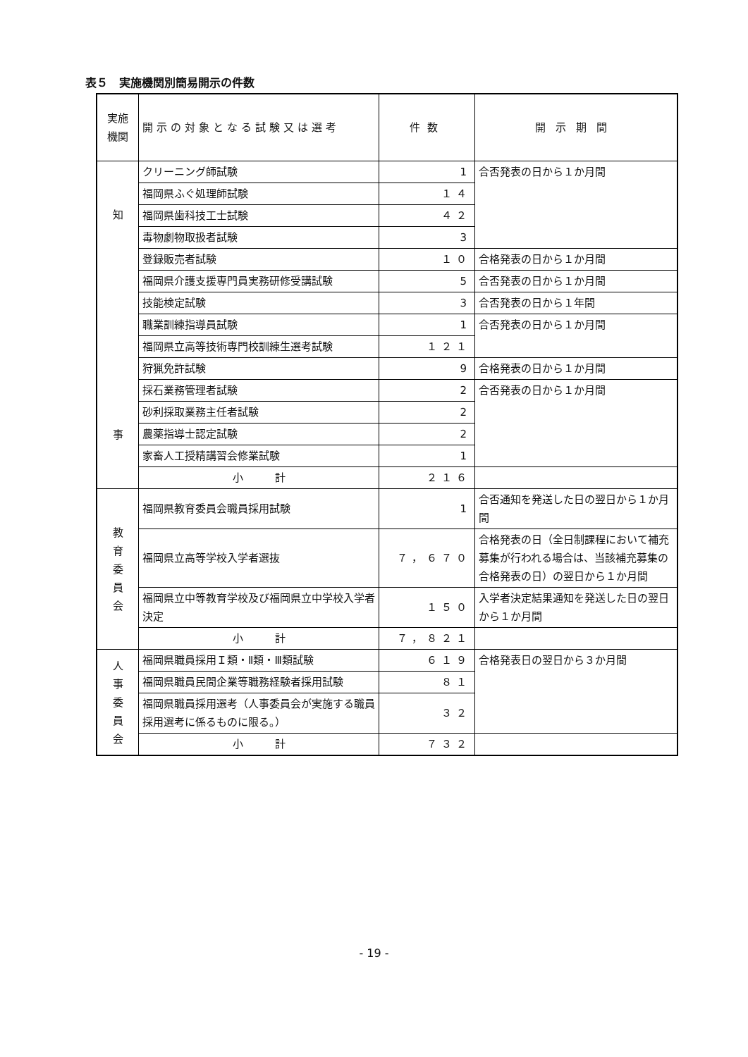表５　実施機関別簡易開示の件数
| 実施 機関 | 開示の対象となる試験又は選考 | 件数 | 開示期間 |
| --- | --- | --- | --- |
| 知 事 | クリーニング師試験 | 1 | 合否発表の日から１か月間 |
| | 福岡県ふぐ処理師試験 | １４ | |
| | 福岡県歯科技工士試験 | ４２ | |
| | 毒物劇物取扱者試験 | 3 | |
| | 登録販売者試験 | １０ | 合格発表の日から１か月間 |
| | 福岡県介護支援専門員実務研修受講試験 | 5 | 合否発表の日から１か月間 |
| | 技能検定試験 | 3 | 合否発表の日から１年間 |
| | 職業訓練指導員試験 | 1 | 合否発表の日から１か月間 |
| | 福岡県立高等技術専門校訓練生選考試験 | １２１ | |
| | 狩猟免許試験 | 9 | 合格発表の日から１か月間 |
| | 採石業務管理者試験 | 2 | 合否発表の日から１か月間 |
| | 砂利採取業務主任者試験 | 2 | |
| | 農薬指導士認定試験 | 2 | |
| | 家畜人工授精講習会修業試験 | 1 | |
| | 小 計 | ２１６ | |
| 教 育 委 員 会 | 福岡県教育委員会職員採用試験 | 1 | 合否通知を発送した日の翌日から１か月間 |
| | 福岡県立高等学校入学者選抜 | ７，６７０ | 合格発表の日（全日制課程において補充募集が行われる場合は、当該補充募集の合格発表の日）の翌日から１か月間 |
| | 福岡県立中等教育学校及び福岡県立中学校入学者決定 | １５０ | 入学者決定結果通知を発送した日の翌日から１か月間 |
| | 小 計 | ７，８２１ | |
| 人 事 委 員 会 | 福岡県職員採用Ｉ類・Ⅱ類・Ⅲ類試験 | ６１９ | 合格発表日の翌日から３か月間 |
| | 福岡県職員民間企業等職務経験者採用試験 | ８１ | |
| | 福岡県職員採用選考（人事委員会が実施する職員採用選考に係るものに限る。） | ３２ | |
| | 小 計 | ７３２ | |
- 19 -